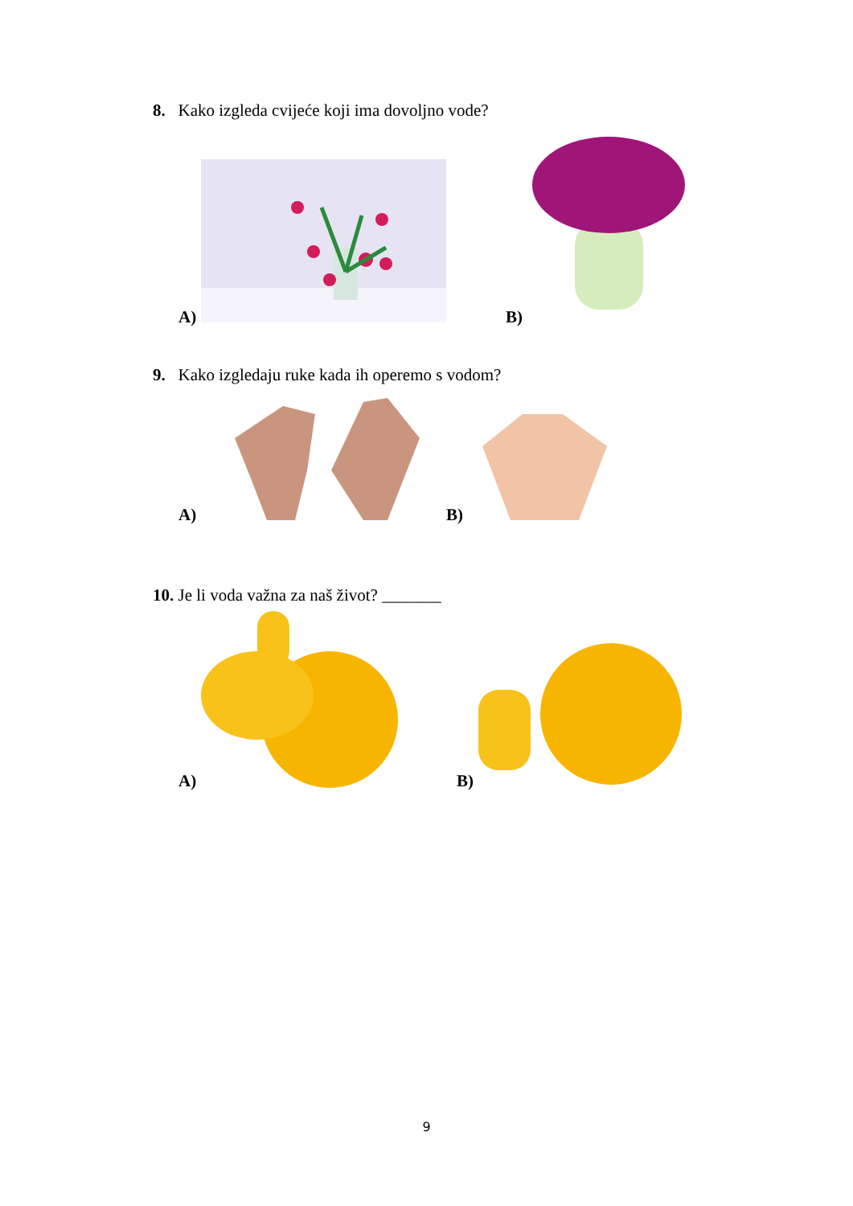8. Kako izgleda cvijeće koji ima dovoljno vode?
A) B)
9. Kako izgledaju ruke kada ih operemo s vodom?
A) B)
10. Je li voda važna za naš život? _______
A) B)
9